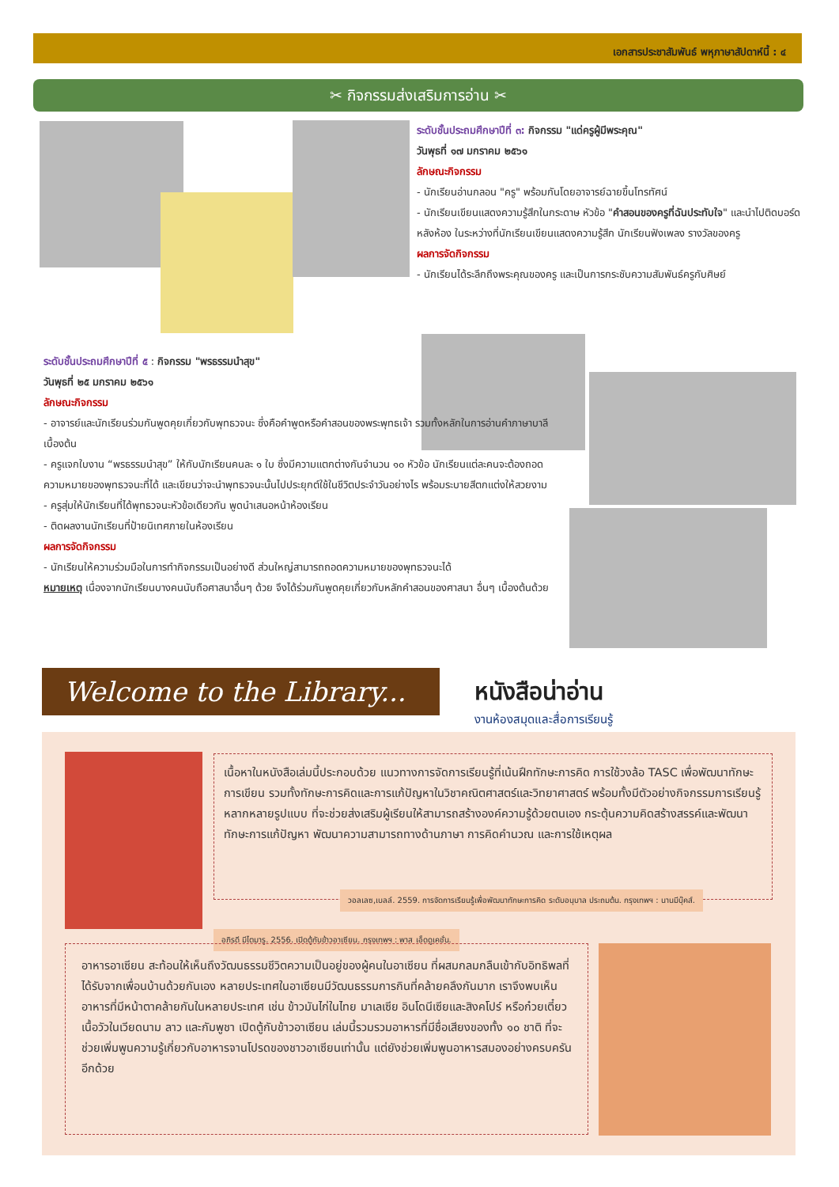เอกสารประชาสัมพันธ์ พหุภาษาสัปดาห์นี้ : ๔
✂ กิจกรรมส่งเสริมการอ่าน ✂
ระดับชั้นประถมศึกษาปีที่ ๓: กิจกรรม "แด่ครูผู้มีพระคุณ"
วันพุธที่ ๑๗ มกราคม ๒๕๖๑
ลักษณะกิจกรรม
- นักเรียนอ่านกลอน "ครู" พร้อมกันโดยอาจารย์ฉายขึ้นโทรทัศน์
- นักเรียนเขียนแสดงความรู้สึกในกระดาษ หัวข้อ "คำสอนของครูที่ฉันประทับใจ" และนำไปติดบอร์ดหลังห้อง ในระหว่างที่นักเรียนเขียนแสดงความรู้สึก นักเรียนฟังเพลง รางวัลของครู
ผลการจัดกิจกรรม
- นักเรียนได้ระลึกถึงพระคุณของครู และเป็นการกระชับความสัมพันธ์ครูกับศิษย์
ระดับชั้นประถมศึกษาปีที่ ๕ : กิจกรรม "พรธรรมนำสุข"
วันพุธที่ ๒๕ มกราคม ๒๕๖๑
ลักษณะกิจกรรม
- อาจารย์และนักเรียนร่วมกันพูดคุยเกี่ยวกับพุทธวจนะ ซึ่งคือคำพูดหรือคำสอนของพระพุทธเจ้า รวมทั้งหลักในการอ่านคำภาษาบาลีเบื้องต้น
- ครูแจกใบงาน “พรธรรมนำสุข” ให้กับนักเรียนคนละ ๑ ใบ ซึ่งมีความแตกต่างกันจำนวน ๑๐ หัวข้อ นักเรียนแต่ละคนจะต้องถอดความหมายของพุทธวจนะที่ได้ และเขียนว่าจะนำพุทธวจนะนั้นไปประยุกต์ใช้ในชีวิตประจำวันอย่างไร พร้อมระบายสีตกแต่งให้สวยงาม
- ครูสุ่มให้นักเรียนที่ได้พุทธวจนะหัวข้อเดียวกัน พูดนำเสนอหน้าห้องเรียน
- ติดผลงานนักเรียนที่ป้ายนิเทศภายในห้องเรียน
ผลการจัดกิจกรรม
- นักเรียนให้ความร่วมมือในการทำกิจกรรมเป็นอย่างดี ส่วนใหญ่สามารถถอดความหมายของพุทธวจนะได้
หมายเหตุ เนื่องจากนักเรียนบางคนนับถือศาสนาอื่นๆ ด้วย จึงได้ร่วมกันพูดคุยเกี่ยวกับหลักคำสอนของศาสนา อื่นๆ เบื้องต้นด้วย
Welcome to the Library...
หนังสือน่าอ่าน
งานห้องสมุดและสื่อการเรียนรู้
เนื้อหาในหนังสือเล่มนี้ประกอบด้วย แนวทางการจัดการเรียนรู้ที่เน้นฝึกทักษะการคิด การใช้วงล้อ TASC เพื่อพัฒนาทักษะการเขียน รวมทั้งทักษะการคิดและการแก้ปัญหาในวิชาคณิตศาสตร์และวิทยาศาสตร์ พร้อมทั้งมีตัวอย่างกิจกรรมการเรียนรู้หลากหลายรูปแบบ ที่จะช่วยส่งเสริมผู้เรียนให้สามารถสร้างองค์ความรู้ด้วยตนเอง กระตุ้นความคิดสร้างสรรค์และพัฒนาทักษะการแก้ปัญหา พัฒนาความสามารถทางด้านภาษา การคิดคำนวณ และการใช้เหตุผล
วอลเลซ,เบลล์. 2559. การจัดการเรียนรู้เพื่อพัฒนาทักษะการคิด ระดับอนุบาล ประถมต้น. กรุงเทพฯ : นานมีบุ๊คส์.
อภิรดี มีไตมารู. 2556. เปิดตู้กับข้าวอาเซียน. กรุงเทพฯ : พาส เอ็ดดูเคชั่น.
อาหารอาเซียน สะท้อนให้เห็นถึงวัฒนธรรมชีวิตความเป็นอยู่ของผู้คนในอาเซียน ที่ผสมกลมกลืนเข้ากับอิทธิพลที่ได้รับจากเพื่อนบ้านด้วยกันเอง หลายประเทศในอาเซียนมีวัฒนธรรมการกินที่คล้ายคลึงกันมาก เราจึงพบเห็นอาหารที่มีหน้าตาคล้ายกันในหลายประเทศ เช่น ข้าวมันไก่ในไทย มาเลเซีย อินโดนีเซียและสิงคโปร์ หรือก๋วยเตี๋ยวเนื้อวัวในเวียดนาม ลาว และกัมพูชา เปิดตู้กับข้าวอาเซียน เล่มนี้รวมรวมอาหารที่มีชื่อเสียงของทั้ง ๑๐ ชาติ ที่จะช่วยเพิ่มพูนความรู้เกี่ยวกับอาหารจานโปรดของชาวอาเซียนเท่านั้น แต่ยังช่วยเพิ่มพูนอาหารสมองอย่างครบครันอีกด้วย